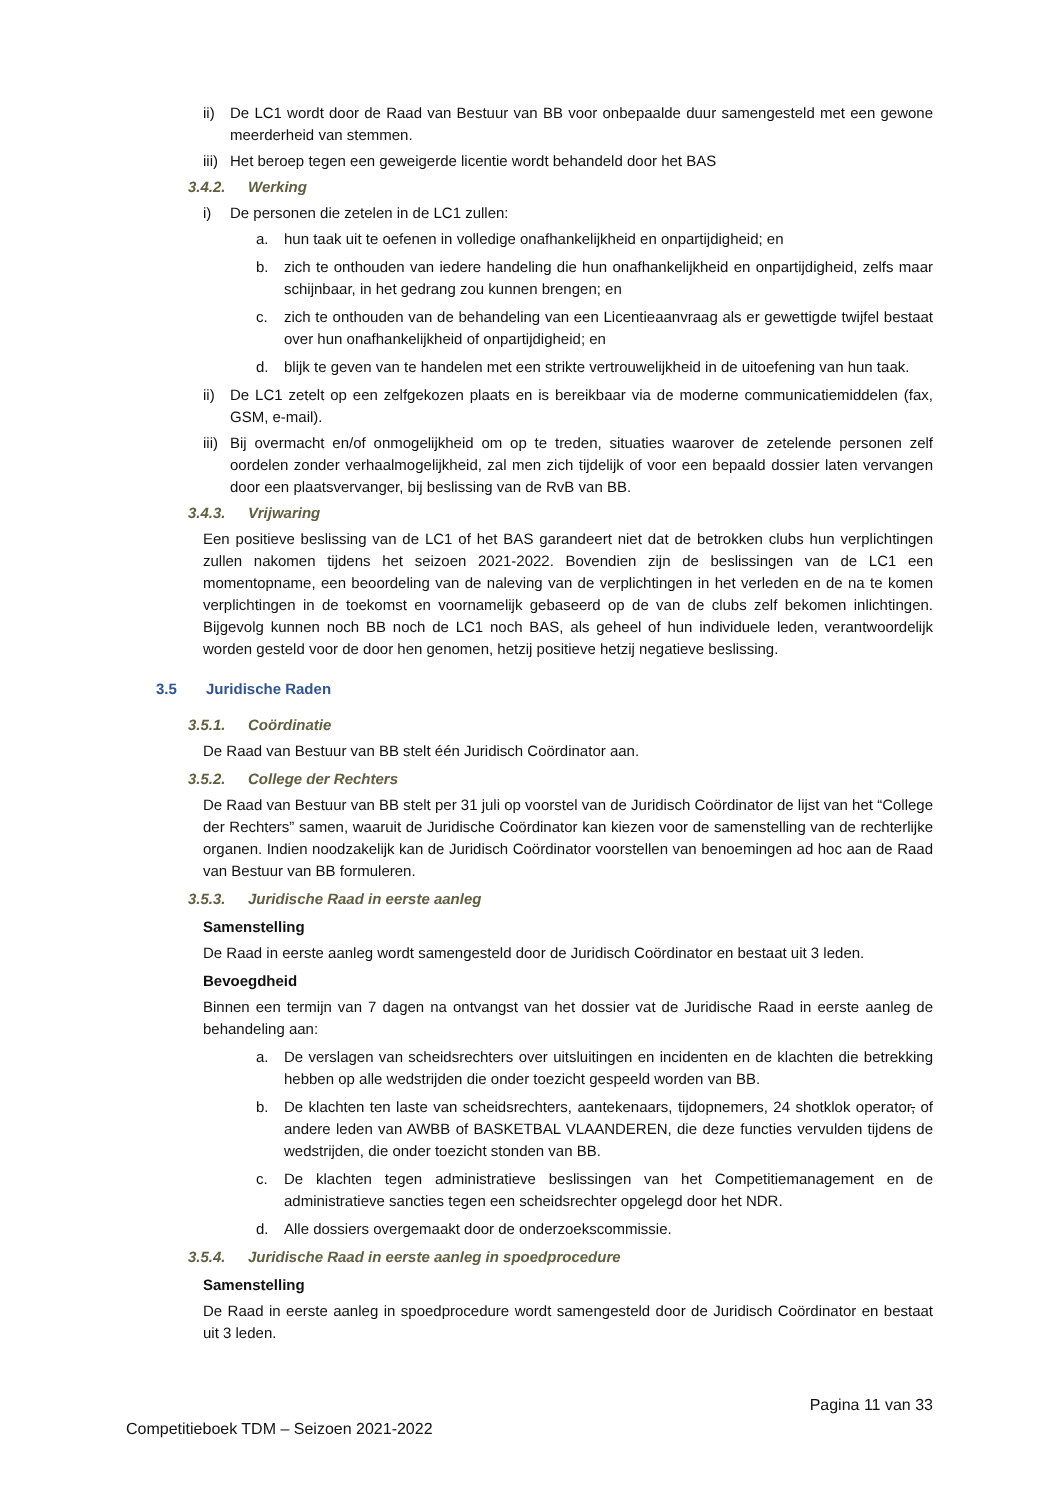ii) De LC1 wordt door de Raad van Bestuur van BB voor onbepaalde duur samengesteld met een gewone meerderheid van stemmen.
iii) Het beroep tegen een geweigerde licentie wordt behandeld door het BAS
3.4.2. Werking
i) De personen die zetelen in de LC1 zullen:
a. hun taak uit te oefenen in volledige onafhankelijkheid en onpartijdigheid; en
b. zich te onthouden van iedere handeling die hun onafhankelijkheid en onpartijdigheid, zelfs maar schijnbaar, in het gedrang zou kunnen brengen; en
c. zich te onthouden van de behandeling van een Licentieaanvraag als er gewettigde twijfel bestaat over hun onafhankelijkheid of onpartijdigheid; en
d. blijk te geven van te handelen met een strikte vertrouwelijkheid in de uitoefening van hun taak.
ii) De LC1 zetelt op een zelfgekozen plaats en is bereikbaar via de moderne communicatiemiddelen (fax, GSM, e-mail).
iii) Bij overmacht en/of onmogelijkheid om op te treden, situaties waarover de zetelende personen zelf oordelen zonder verhaalmogelijkheid, zal men zich tijdelijk of voor een bepaald dossier laten vervangen door een plaatsvervanger, bij beslissing van de RvB van BB.
3.4.3. Vrijwaring
Een positieve beslissing van de LC1 of het BAS garandeert niet dat de betrokken clubs hun verplichtingen zullen nakomen tijdens het seizoen 2021-2022. Bovendien zijn de beslissingen van de LC1 een momentopname, een beoordeling van de naleving van de verplichtingen in het verleden en de na te komen verplichtingen in de toekomst en voornamelijk gebaseerd op de van de clubs zelf bekomen inlichtingen. Bijgevolg kunnen noch BB noch de LC1 noch BAS, als geheel of hun individuele leden, verantwoordelijk worden gesteld voor de door hen genomen, hetzij positieve hetzij negatieve beslissing.
3.5 Juridische Raden
3.5.1. Coördinatie
De Raad van Bestuur van BB stelt één Juridisch Coördinator aan.
3.5.2. College der Rechters
De Raad van Bestuur van BB stelt per 31 juli op voorstel van de Juridisch Coördinator de lijst van het “College der Rechters” samen, waaruit de Juridische Coördinator kan kiezen voor de samenstelling van de rechterlijke organen. Indien noodzakelijk kan de Juridisch Coördinator voorstellen van benoemingen ad hoc aan de Raad van Bestuur van BB formuleren.
3.5.3. Juridische Raad in eerste aanleg
Samenstelling
De Raad in eerste aanleg wordt samengesteld door de Juridisch Coördinator en bestaat uit 3 leden.
Bevoegdheid
Binnen een termijn van 7 dagen na ontvangst van het dossier vat de Juridische Raad in eerste aanleg de behandeling aan:
a. De verslagen van scheidsrechters over uitsluitingen en incidenten en de klachten die betrekking hebben op alle wedstrijden die onder toezicht gespeeld worden van BB.
b. De klachten ten laste van scheidsrechters, aantekenaars, tijdopnemers, 24 shotklok operator, of andere leden van AWBB of BASKETBAL VLAANDEREN, die deze functies vervulden tijdens de wedstrijden, die onder toezicht stonden van BB.
c. De klachten tegen administratieve beslissingen van het Competitiemanagement en de administratieve sancties tegen een scheidsrechter opgelegd door het NDR.
d. Alle dossiers overgemaakt door de onderzoekscommissie.
3.5.4. Juridische Raad in eerste aanleg in spoedprocedure
Samenstelling
De Raad in eerste aanleg in spoedprocedure wordt samengesteld door de Juridisch Coördinator en bestaat uit 3 leden.
Pagina 11 van 33
Competitieboek TDM – Seizoen 2021-2022